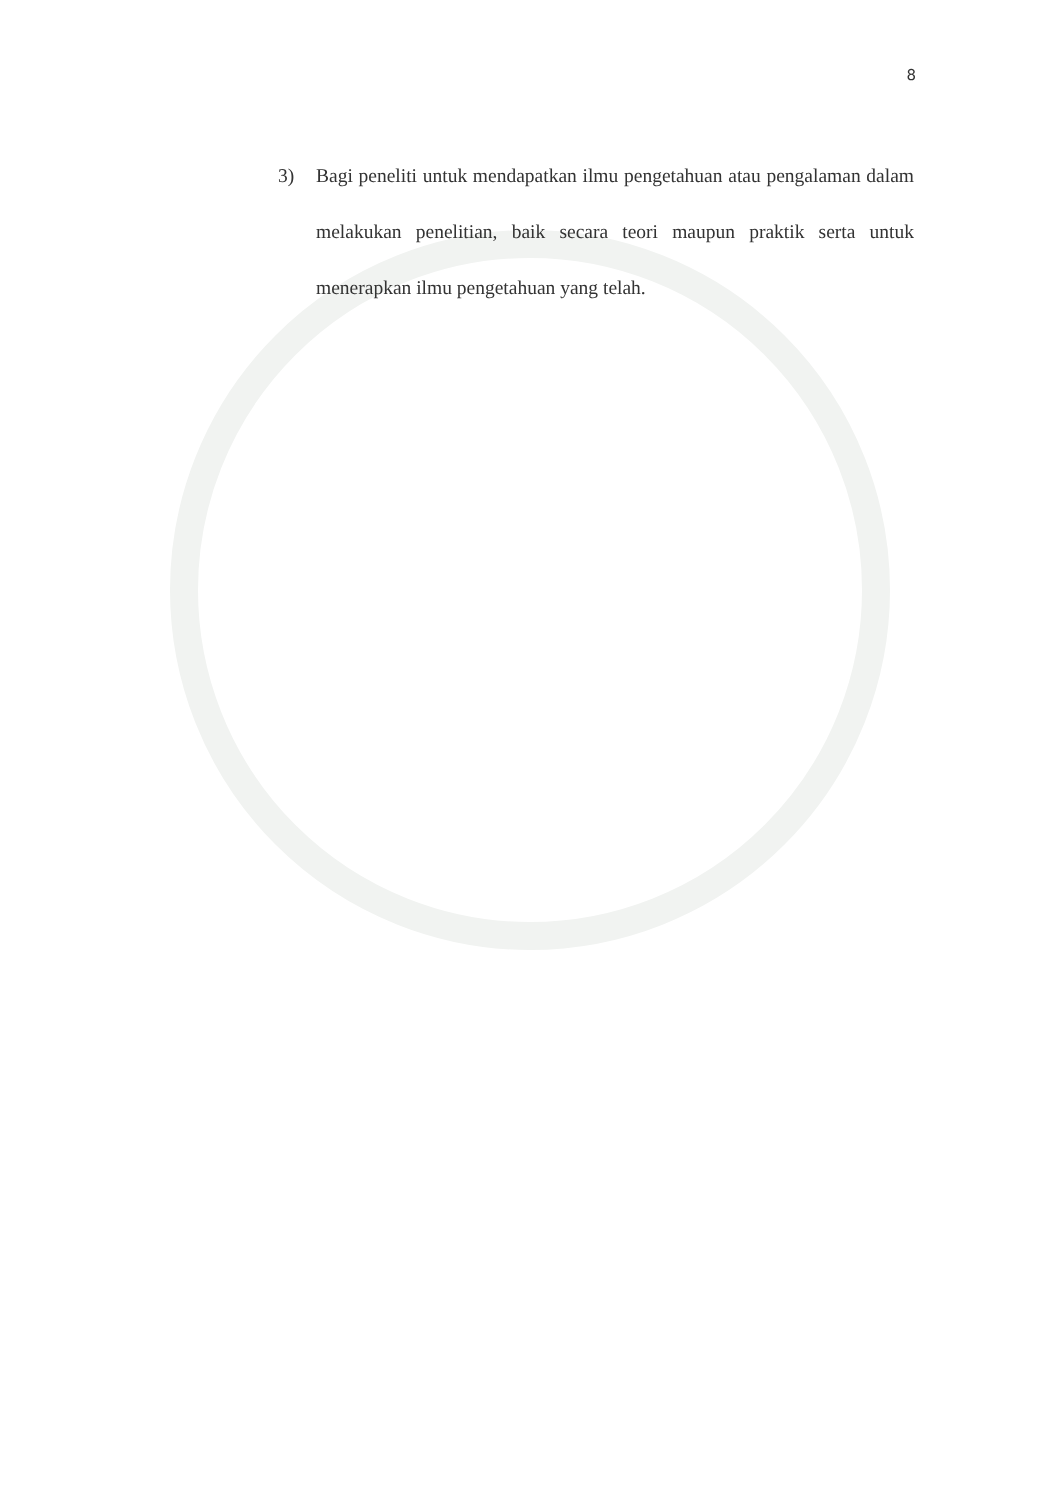8
3) Bagi peneliti untuk mendapatkan ilmu pengetahuan atau pengalaman dalam melakukan penelitian, baik secara teori maupun praktik serta untuk menerapkan ilmu pengetahuan yang telah.